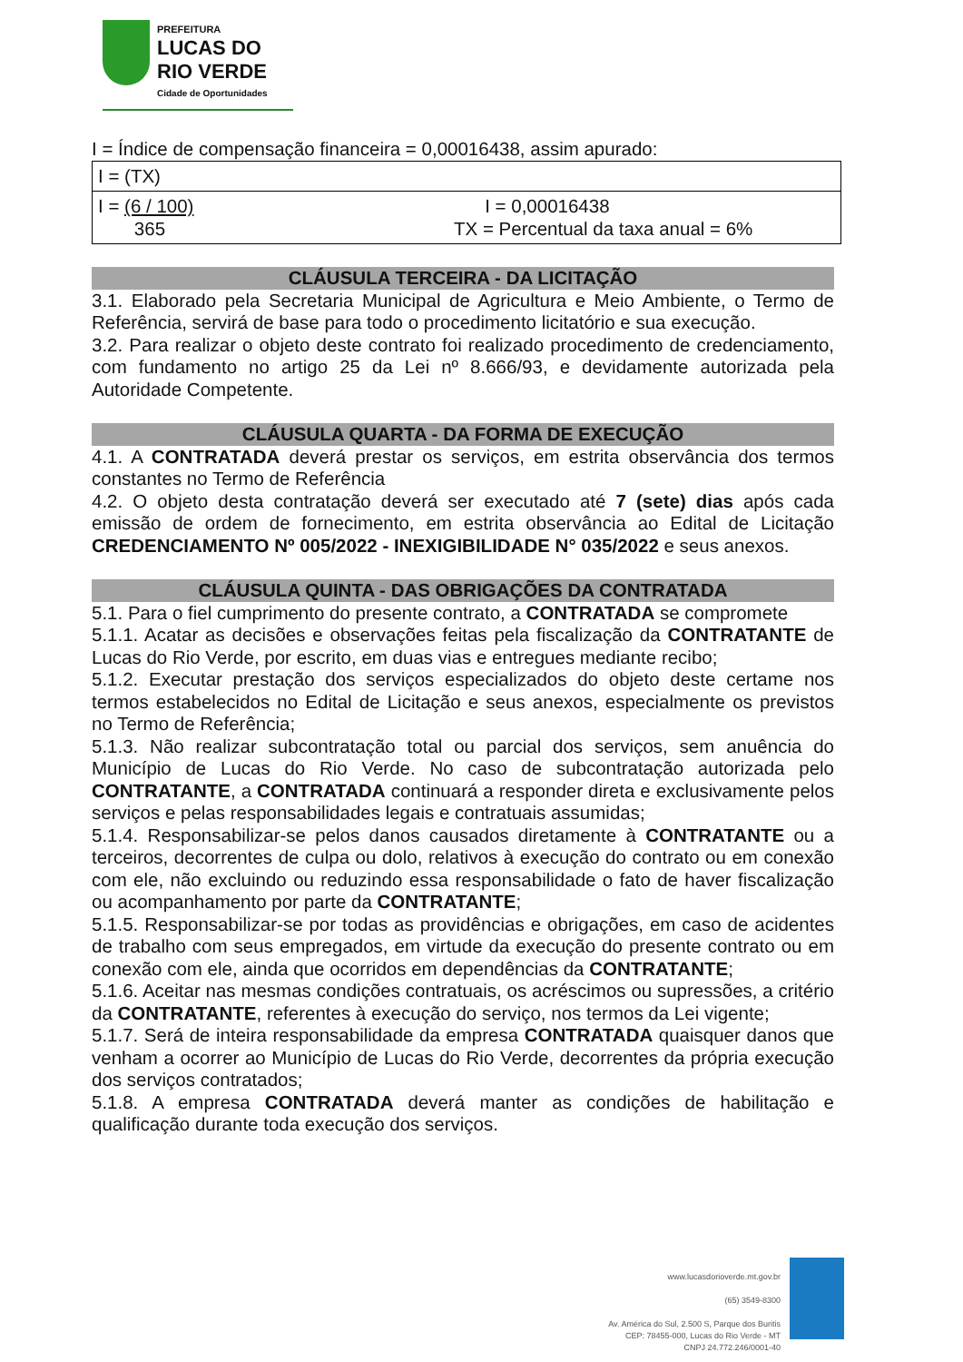PREFEITURA
LUCAS DO
RIO VERDE
Cidade de Oportunidades
I = Índice de compensação financeira = 0,00016438, assim apurado:
| I = (TX) | |
| I = (6 / 100) 365 | I = 0,00016438 TX = Percentual da taxa anual = 6% |
CLÁUSULA TERCEIRA - DA LICITAÇÃO
3.1. Elaborado pela Secretaria Municipal de Agricultura e Meio Ambiente, o Termo de Referência, servirá de base para todo o procedimento licitatório e sua execução.
3.2. Para realizar o objeto deste contrato foi realizado procedimento de credenciamento, com fundamento no artigo 25 da Lei nº 8.666/93, e devidamente autorizada pela Autoridade Competente.
CLÁUSULA QUARTA - DA FORMA DE EXECUÇÃO
4.1. A CONTRATADA deverá prestar os serviços, em estrita observância dos termos constantes no Termo de Referência
4.2. O objeto desta contratação deverá ser executado até 7 (sete) dias após cada emissão de ordem de fornecimento, em estrita observância ao Edital de Licitação CREDENCIAMENTO Nº 005/2022 - INEXIGIBILIDADE N° 035/2022 e seus anexos.
CLÁUSULA QUINTA - DAS OBRIGAÇÕES DA CONTRATADA
5.1. Para o fiel cumprimento do presente contrato, a CONTRATADA se compromete
5.1.1. Acatar as decisões e observações feitas pela fiscalização da CONTRATANTE de Lucas do Rio Verde, por escrito, em duas vias e entregues mediante recibo;
5.1.2. Executar prestação dos serviços especializados do objeto deste certame nos termos estabelecidos no Edital de Licitação e seus anexos, especialmente os previstos no Termo de Referência;
5.1.3. Não realizar subcontratação total ou parcial dos serviços, sem anuência do Município de Lucas do Rio Verde. No caso de subcontratação autorizada pelo CONTRATANTE, a CONTRATADA continuará a responder direta e exclusivamente pelos serviços e pelas responsabilidades legais e contratuais assumidas;
5.1.4. Responsabilizar-se pelos danos causados diretamente à CONTRATANTE ou a terceiros, decorrentes de culpa ou dolo, relativos à execução do contrato ou em conexão com ele, não excluindo ou reduzindo essa responsabilidade o fato de haver fiscalização ou acompanhamento por parte da CONTRATANTE;
5.1.5. Responsabilizar-se por todas as providências e obrigações, em caso de acidentes de trabalho com seus empregados, em virtude da execução do presente contrato ou em conexão com ele, ainda que ocorridos em dependências da CONTRATANTE;
5.1.6. Aceitar nas mesmas condições contratuais, os acréscimos ou supressões, a critério da CONTRATANTE, referentes à execução do serviço, nos termos da Lei vigente;
5.1.7. Será de inteira responsabilidade da empresa CONTRATADA quaisquer danos que venham a ocorrer ao Município de Lucas do Rio Verde, decorrentes da própria execução dos serviços contratados;
5.1.8. A empresa CONTRATADA deverá manter as condições de habilitação e qualificação durante toda execução dos serviços.
www.lucasdorioverde.mt.gov.br
(65) 3549-8300
Av. América do Sul, 2.500 S, Parque dos Buritis
CEP: 78455-000, Lucas do Rio Verde - MT
CNPJ 24.772.246/0001-40